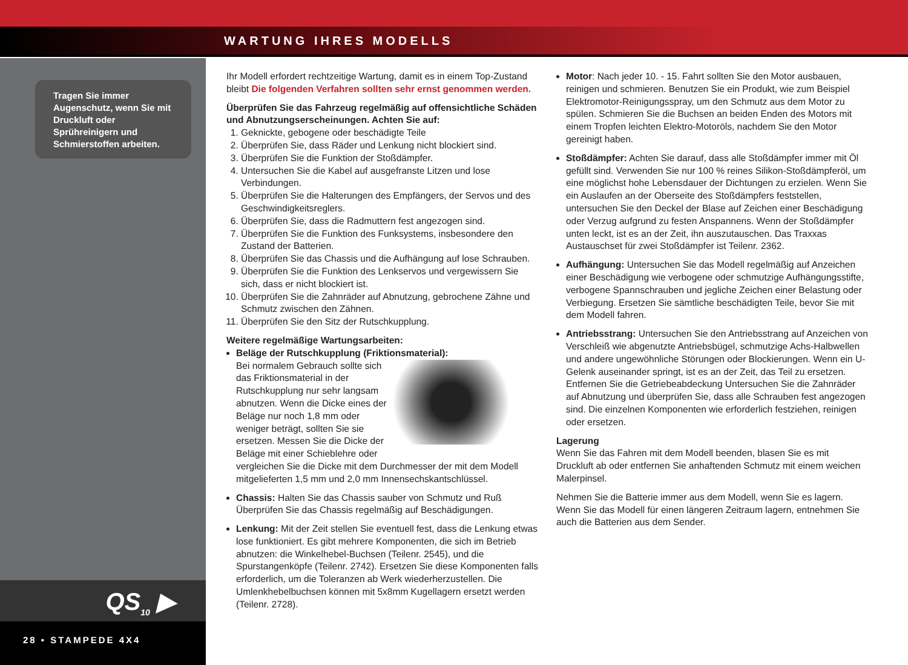WARTUNG IHRES MODELLS
Tragen Sie immer Augenschutz, wenn Sie mit Druckluft oder Sprühreinigern und Schmierstoffen arbeiten.
QS<sub>10</sub> ▶
28 • STAMPEDE 4X4
Ihr Modell erfordert rechtzeitige Wartung, damit es in einem Top-Zustand bleibt Die folgenden Verfahren sollten sehr ernst genommen werden.
Überprüfen Sie das Fahrzeug regelmäßig auf offensichtliche Schäden und Abnutzungserscheinungen. Achten Sie auf:
1. Geknickte, gebogene oder beschädigte Teile
2. Überprüfen Sie, dass Räder und Lenkung nicht blockiert sind.
3. Überprüfen Sie die Funktion der Stoßdämpfer.
4. Untersuchen Sie die Kabel auf ausgefranste Litzen und lose Verbindungen.
5. Überprüfen Sie die Halterungen des Empfängers, der Servos und des Geschwindigkeitsreglers.
6. Überprüfen Sie, dass die Radmuttern fest angezogen sind.
7. Überprüfen Sie die Funktion des Funksystems, insbesondere den Zustand der Batterien.
8. Überprüfen Sie das Chassis und die Aufhängung auf lose Schrauben.
9. Überprüfen Sie die Funktion des Lenkservos und vergewissern Sie sich, dass er nicht blockiert ist.
10. Überprüfen Sie die Zahnräder auf Abnutzung, gebrochene Zähne und Schmutz zwischen den Zähnen.
11. Überprüfen Sie den Sitz der Rutschkupplung.
Weitere regelmäßige Wartungsarbeiten:
Beläge der Rutschkupplung (Friktionsmaterial):
Bei normalem Gebrauch sollte sich das Friktionsmaterial in der Rutschkupplung nur sehr langsam abnutzen. Wenn die Dicke eines der Beläge nur noch 1,8 mm oder weniger beträgt, sollten Sie sie ersetzen. Messen Sie die Dicke der Beläge mit einer Schieblehre oder vergleichen Sie die Dicke mit dem Durchmesser der mit dem Modell mitgelieferten 1,5 mm und 2,0 mm Innensechskantschlüssel.
Chassis: Halten Sie das Chassis sauber von Schmutz und Ruß Überprüfen Sie das Chassis regelmäßig auf Beschädigungen.
Lenkung: Mit der Zeit stellen Sie eventuell fest, dass die Lenkung etwas lose funktioniert. Es gibt mehrere Komponenten, die sich im Betrieb abnutzen: die Winkelhebel-Buchsen (Teilenr. 2545), und die Spurstangenköpfe (Teilenr. 2742). Ersetzen Sie diese Komponenten falls erforderlich, um die Toleranzen ab Werk wiederherzustellen. Die Umlenkhebelbuchsen können mit 5x8mm Kugellagern ersetzt werden (Teilenr. 2728).
Motor: Nach jeder 10. - 15. Fahrt sollten Sie den Motor ausbauen, reinigen und schmieren. Benutzen Sie ein Produkt, wie zum Beispiel Elektromotor-Reinigungsspray, um den Schmutz aus dem Motor zu spülen. Schmieren Sie die Buchsen an beiden Enden des Motors mit einem Tropfen leichten Elektro-Motoröls, nachdem Sie den Motor gereinigt haben.
Stoßdämpfer: Achten Sie darauf, dass alle Stoßdämpfer immer mit Öl gefüllt sind. Verwenden Sie nur 100 % reines Silikon-Stoßdämpferöl, um eine möglichst hohe Lebensdauer der Dichtungen zu erzielen. Wenn Sie ein Auslaufen an der Oberseite des Stoßdämpfers feststellen, untersuchen Sie den Deckel der Blase auf Zeichen einer Beschädigung oder Verzug aufgrund zu festen Anspannens. Wenn der Stoßdämpfer unten leckt, ist es an der Zeit, ihn auszutauschen. Das Traxxas Austauschset für zwei Stoßdämpfer ist Teilenr. 2362.
Aufhängung: Untersuchen Sie das Modell regelmäßig auf Anzeichen einer Beschädigung wie verbogene oder schmutzige Aufhängungsstifte, verbogene Spannschrauben und jegliche Zeichen einer Belastung oder Verbiegung. Ersetzen Sie sämtliche beschädigten Teile, bevor Sie mit dem Modell fahren.
Antriebsstrang: Untersuchen Sie den Antriebsstrang auf Anzeichen von Verschleiß wie abgenutzte Antriebsbügel, schmutzige Achs-Halbwellen und andere ungewöhnliche Störungen oder Blockierungen. Wenn ein U-Gelenk auseinander springt, ist es an der Zeit, das Teil zu ersetzen. Entfernen Sie die Getriebeabdeckung Untersuchen Sie die Zahnräder auf Abnutzung und überprüfen Sie, dass alle Schrauben fest angezogen sind. Die einzelnen Komponenten wie erforderlich festziehen, reinigen oder ersetzen.
Lagerung
Wenn Sie das Fahren mit dem Modell beenden, blasen Sie es mit Druckluft ab oder entfernen Sie anhaftenden Schmutz mit einem weichen Malerpinsel.
Nehmen Sie die Batterie immer aus dem Modell, wenn Sie es lagern. Wenn Sie das Modell für einen längeren Zeitraum lagern, entnehmen Sie auch die Batterien aus dem Sender.